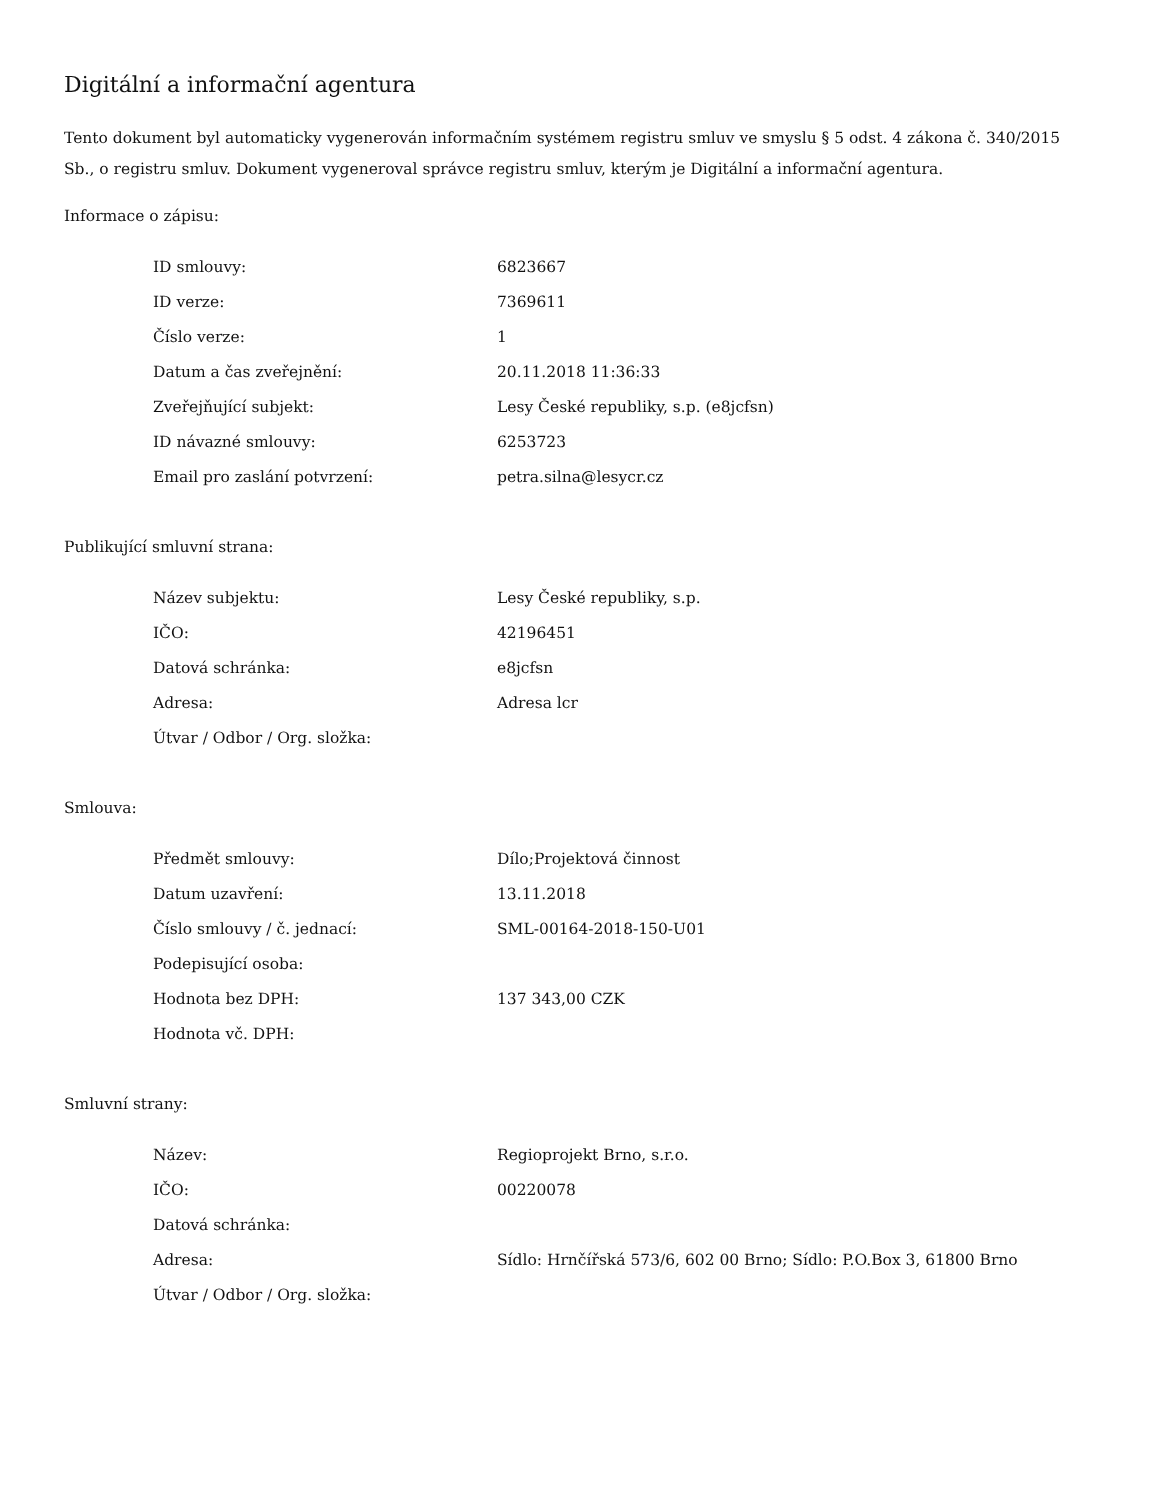Digitální a informační agentura
Tento dokument byl automaticky vygenerován informačním systémem registru smluv ve smyslu § 5 odst. 4 zákona č. 340/2015 Sb., o registru smluv. Dokument vygeneroval správce registru smluv, kterým je Digitální a informační agentura.
Informace o zápisu:
| ID smlouvy: | 6823667 |
| ID verze: | 7369611 |
| Číslo verze: | 1 |
| Datum a čas zveřejnění: | 20.11.2018 11:36:33 |
| Zveřejňující subjekt: | Lesy České republiky, s.p. (e8jcfsn) |
| ID návazné smlouvy: | 6253723 |
| Email pro zaslání potvrzení: | petra.silna@lesycr.cz |
Publikující smluvní strana:
| Název subjektu: | Lesy České republiky, s.p. |
| IČO: | 42196451 |
| Datová schránka: | e8jcfsn |
| Adresa: | Adresa lcr |
| Útvar / Odbor / Org. složka: | |
Smlouva:
| Předmět smlouvy: | Dílo;Projektová činnost |
| Datum uzavření: | 13.11.2018 |
| Číslo smlouvy / č. jednací: | SML-00164-2018-150-U01 |
| Podepisující osoba: | |
| Hodnota bez DPH: | 137 343,00 CZK |
| Hodnota vč. DPH: | |
Smluvní strany:
| Název: | Regioprojekt Brno, s.r.o. |
| IČO: | 00220078 |
| Datová schránka: | |
| Adresa: | Sídlo: Hrnčířská 573/6, 602 00 Brno; Sídlo: P.O.Box 3, 61800 Brno |
| Útvar / Odbor / Org. složka: | |